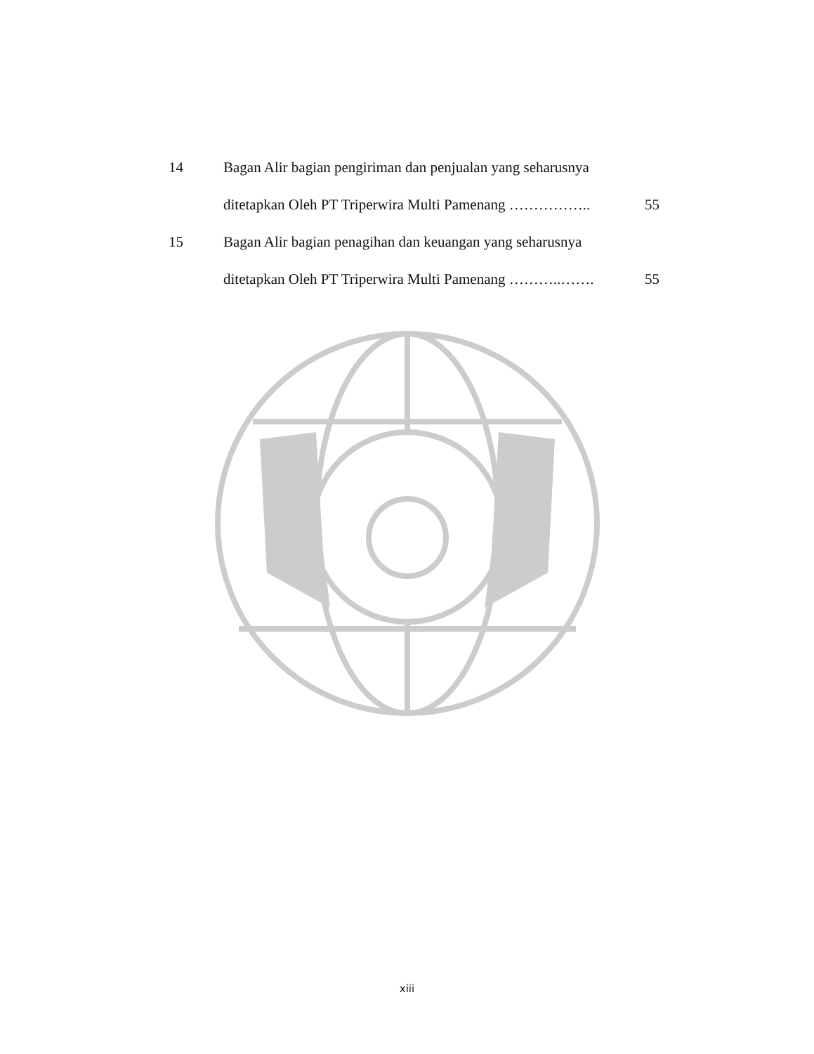14 Bagan Alir bagian pengiriman dan penjualan yang seharusnya
ditetapkan Oleh PT Triperwira Multi Pamenang …………….. 55
15 Bagan Alir bagian penagihan dan keuangan yang seharusnya
ditetapkan Oleh PT Triperwira Multi Pamenang ………..……. 55
xiii